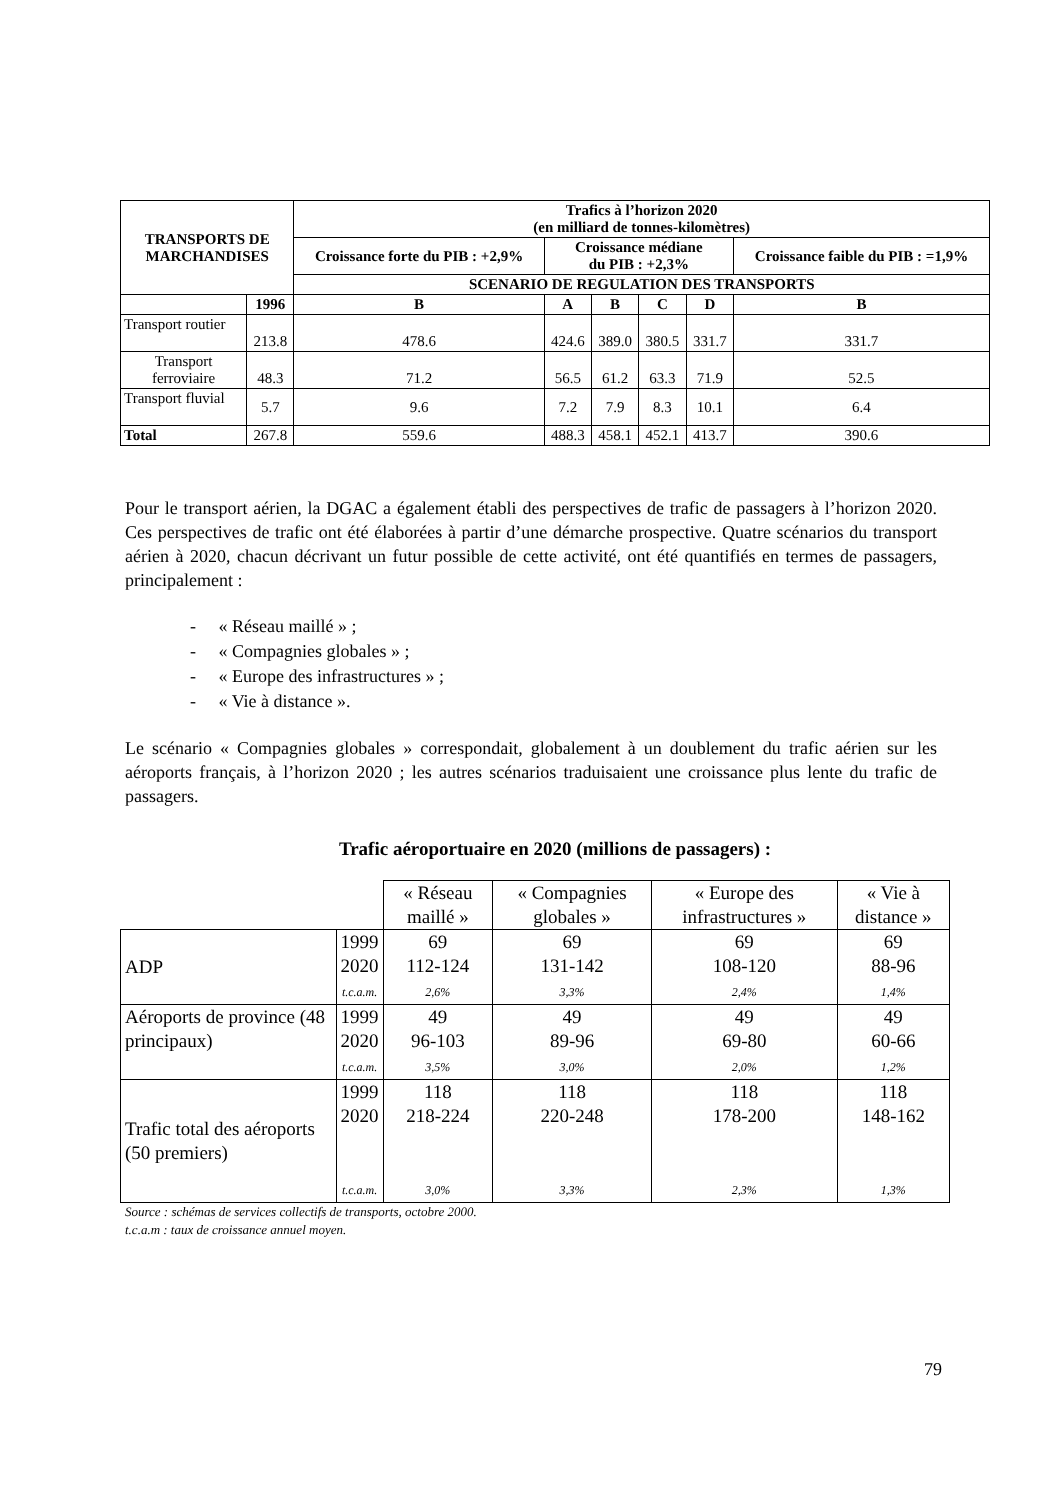| TRANSPORTS DE MARCHANDISES | | Trafics à l’horizon 2020 (en milliard de tonnes-kilomètres) | | | | | |
| --- | --- | --- | --- | --- | --- | --- | --- |
| | | Croissance forte du PIB : +2,9% | Croissance médiane du PIB : +2,3% | | | | Croissance faible du PIB : =1,9% |
| | | SCENARIO DE REGULATION DES TRANSPORTS | | | | | |
| | 1996 | B | A | B | C | D | B |
| Transport routier | 213.8 | 478.6 | 424.6 | 389.0 | 380.5 | 331.7 | 331.7 |
| Transport ferroviaire | 48.3 | 71.2 | 56.5 | 61.2 | 63.3 | 71.9 | 52.5 |
| Transport fluvial | 5.7 | 9.6 | 7.2 | 7.9 | 8.3 | 10.1 | 6.4 |
| Total | 267.8 | 559.6 | 488.3 | 458.1 | 452.1 | 413.7 | 390.6 |
Pour le transport aérien, la DGAC a également établi des perspectives de trafic de passagers à l’horizon 2020. Ces perspectives de trafic ont été élaborées à partir d’une démarche prospective. Quatre scénarios du transport aérien à 2020, chacun décrivant un futur possible de cette activité, ont été quantifiés en termes de passagers, principalement :
- « Réseau maillé » ;
- « Compagnies globales » ;
- « Europe des infrastructures » ;
- « Vie à distance ».
Le scénario « Compagnies globales » correspondait, globalement à un doublement du trafic aérien sur les aéroports français, à l’horizon 2020 ; les autres scénarios traduisaient une croissance plus lente du trafic de passagers.
Trafic aéroportuaire en 2020 (millions de passagers) :
| | | « Réseau maillé » | « Compagnies globales » | « Europe des infrastructures » | « Vie à distance » |
| ADP | 1999 2020 t.c.a.m. | 69 112-124 2,6% | 69 131-142 3,3% | 69 108-120 2,4% | 69 88-96 1,4% |
| Aéroports de province (48 principaux) | 1999 2020 t.c.a.m. | 49 96-103 3,5% | 49 89-96 3,0% | 49 69-80 2,0% | 49 60-66 1,2% |
| Trafic total des aéroports (50 premiers) | 1999 2020 t.c.a.m. | 118 218-224 3,0% | 118 220-248 3,3% | 118 178-200 2,3% | 118 148-162 1,3% |
Source : schémas de services collectifs de transports, octobre 2000.
t.c.a.m : taux de croissance annuel moyen.
79